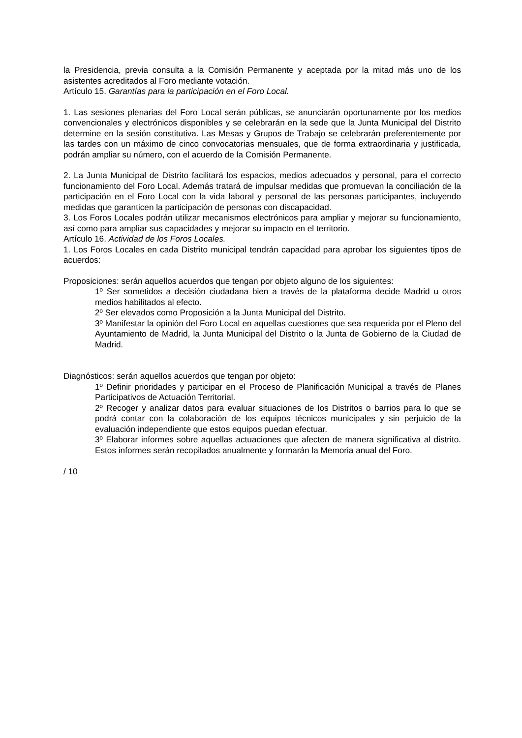la Presidencia, previa consulta a la Comisión Permanente y aceptada por la mitad más uno de los asistentes acreditados al Foro mediante votación.
Artículo 15. Garantías para la participación en el Foro Local.
1. Las sesiones plenarias del Foro Local serán públicas, se anunciarán oportunamente por los medios convencionales y electrónicos disponibles y se celebrarán en la sede que la Junta Municipal del Distrito determine en la sesión constitutiva. Las Mesas y Grupos de Trabajo se celebrarán preferentemente por las tardes con un máximo de cinco convocatorias mensuales, que de forma extraordinaria y justificada, podrán ampliar su número, con el acuerdo de la Comisión Permanente.
2. La Junta Municipal de Distrito facilitará los espacios, medios adecuados y personal, para el correcto funcionamiento del Foro Local. Además tratará de impulsar medidas que promuevan la conciliación de la participación en el Foro Local con la vida laboral y personal de las personas participantes, incluyendo medidas que garanticen la participación de personas con discapacidad.
3. Los Foros Locales podrán utilizar mecanismos electrónicos para ampliar y mejorar su funcionamiento, así como para ampliar sus capacidades y mejorar su impacto en el territorio.
Artículo 16. Actividad de los Foros Locales.
1. Los Foros Locales en cada Distrito municipal tendrán capacidad para aprobar los siguientes tipos de acuerdos:
Proposiciones: serán aquellos acuerdos que tengan por objeto alguno de los siguientes:
1º Ser sometidos a decisión ciudadana bien a través de la plataforma decide Madrid u otros medios habilitados al efecto.
2º Ser elevados como Proposición a la Junta Municipal del Distrito.
3º Manifestar la opinión del Foro Local en aquellas cuestiones que sea requerida por el Pleno del Ayuntamiento de Madrid, la Junta Municipal del Distrito o la Junta de Gobierno de la Ciudad de Madrid.
Diagnósticos: serán aquellos acuerdos que tengan por objeto:
1º Definir prioridades y participar en el Proceso de Planificación Municipal a través de Planes Participativos de Actuación Territorial.
2º Recoger y analizar datos para evaluar situaciones de los Distritos o barrios para lo que se podrá contar con la colaboración de los equipos técnicos municipales y sin perjuicio de la evaluación independiente que estos equipos puedan efectuar.
3º Elaborar informes sobre aquellas actuaciones que afecten de manera significativa al distrito. Estos informes serán recopilados anualmente y formarán la Memoria anual del Foro.
/ 10